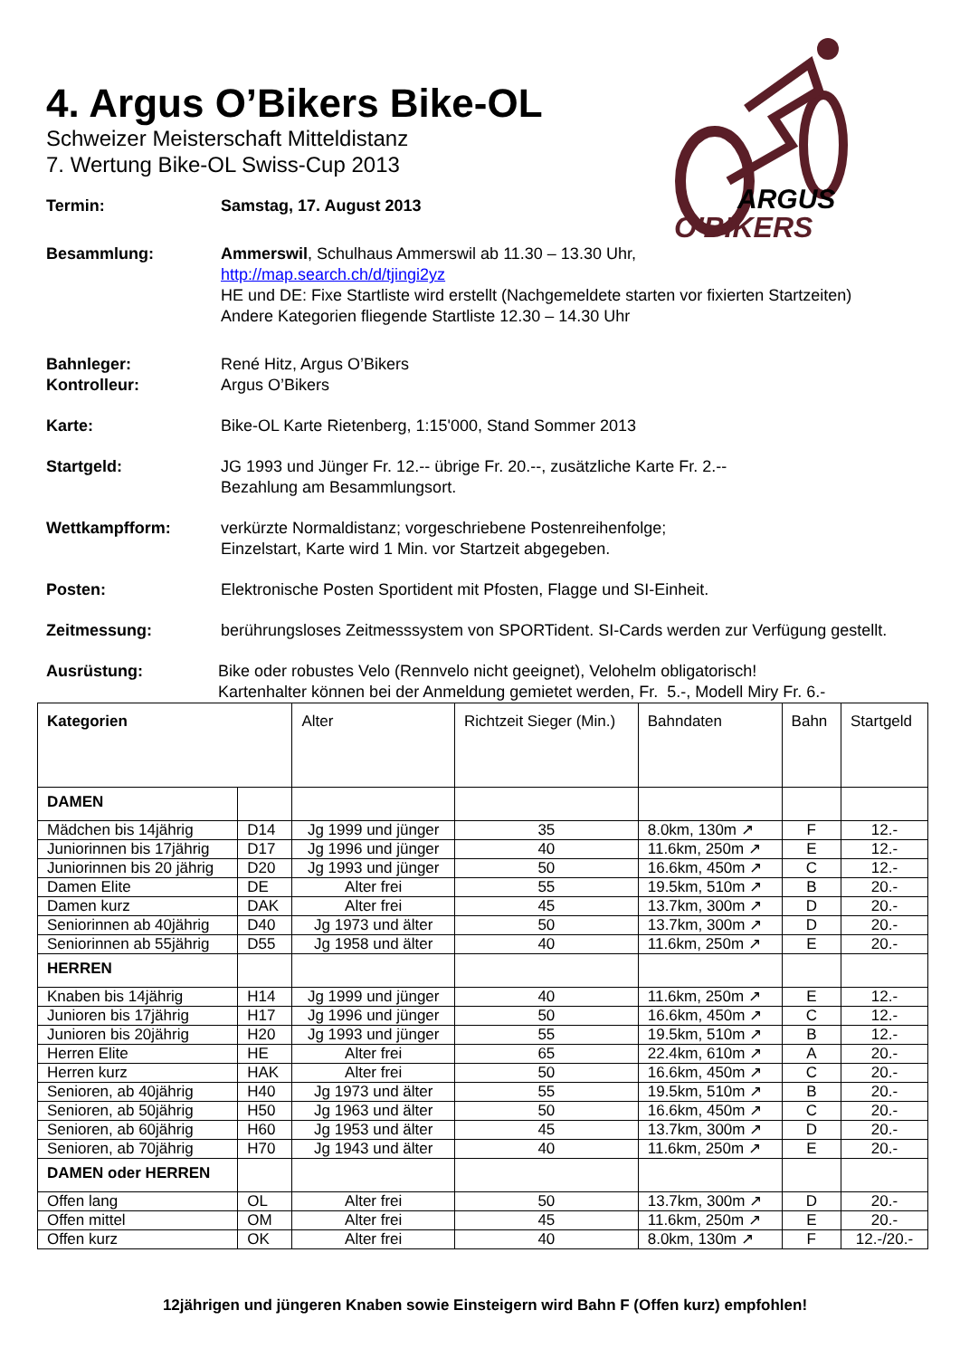ARGUS
O'BIKERS
4. Argus O’Bikers Bike-OL
Schweizer Meisterschaft Mitteldistanz
7. Wertung Bike-OL Swiss-Cup 2013
Termin: Samstag, 17. August 2013
Besammlung: Ammerswil, Schulhaus Ammerswil ab 11.30 – 13.30 Uhr,
http://map.search.ch/d/tjingi2yz
HE und DE: Fixe Startliste wird erstellt (Nachgemeldete starten vor fixierten Startzeiten)
Andere Kategorien fliegende Startliste 12.30 – 14.30 Uhr
Bahnleger:
Kontrolleur:
René Hitz, Argus O’Bikers
Argus O’Bikers
Karte: Bike-OL Karte Rietenberg, 1:15'000, Stand Sommer 2013
Startgeld: JG 1993 und Jünger Fr. 12.-- übrige Fr. 20.--, zusätzliche Karte Fr. 2.--
Bezahlung am Besammlungsort.
Wettkampfform: verkürzte Normaldistanz; vorgeschriebene Postenreihenfolge;
Einzelstart, Karte wird 1 Min. vor Startzeit abgegeben.
Posten: Elektronische Posten Sportident mit Pfosten, Flagge und SI-Einheit.
Zeitmessung: berührungsloses Zeitmesssystem von SPORTident. SI-Cards werden zur Verfügung gestellt.
Ausrüstung: Bike oder robustes Velo (Rennvelo nicht geeignet), Velohelm obligatorisch!
Kartenhalter können bei der Anmeldung gemietet werden, Fr. 5.-, Modell Miry Fr. 6.-
| Kategorien | | Alter | Richtzeit Sieger (Min.) | Bahndaten | Bahn | Startgeld |
| --- | --- | --- | --- | --- | --- | --- |
| DAMEN | | | | | | |
| Mädchen bis 14jährig | D14 | Jg 1999 und jünger | 35 | 8.0km, 130m ↗ | F | 12.- |
| Juniorinnen bis 17jährig | D17 | Jg 1996 und jünger | 40 | 11.6km, 250m ↗ | E | 12.- |
| Juniorinnen bis 20 jährig | D20 | Jg 1993 und jünger | 50 | 16.6km, 450m ↗ | C | 12.- |
| Damen Elite | DE | Alter frei | 55 | 19.5km, 510m ↗ | B | 20.- |
| Damen kurz | DAK | Alter frei | 45 | 13.7km, 300m ↗ | D | 20.- |
| Seniorinnen ab 40jährig | D40 | Jg 1973 und älter | 50 | 13.7km, 300m ↗ | D | 20.- |
| Seniorinnen ab 55jährig | D55 | Jg 1958 und älter | 40 | 11.6km, 250m ↗ | E | 20.- |
| HERREN | | | | | | |
| Knaben bis 14jährig | H14 | Jg 1999 und jünger | 40 | 11.6km, 250m ↗ | E | 12.- |
| Junioren bis 17jährig | H17 | Jg 1996 und jünger | 50 | 16.6km, 450m ↗ | C | 12.- |
| Junioren bis 20jährig | H20 | Jg 1993 und jünger | 55 | 19.5km, 510m ↗ | B | 12.- |
| Herren Elite | HE | Alter frei | 65 | 22.4km, 610m ↗ | A | 20.- |
| Herren kurz | HAK | Alter frei | 50 | 16.6km, 450m ↗ | C | 20.- |
| Senioren, ab 40jährig | H40 | Jg 1973 und älter | 55 | 19.5km, 510m ↗ | B | 20.- |
| Senioren, ab 50jährig | H50 | Jg 1963 und älter | 50 | 16.6km, 450m ↗ | C | 20.- |
| Senioren, ab 60jährig | H60 | Jg 1953 und älter | 45 | 13.7km, 300m ↗ | D | 20.- |
| Senioren, ab 70jährig | H70 | Jg 1943 und älter | 40 | 11.6km, 250m ↗ | E | 20.- |
| DAMEN oder HERREN | | | | | | |
| Offen lang | OL | Alter frei | 50 | 13.7km, 300m ↗ | D | 20.- |
| Offen mittel | OM | Alter frei | 45 | 11.6km, 250m ↗ | E | 20.- |
| Offen kurz | OK | Alter frei | 40 | 8.0km, 130m ↗ | F | 12.-/20.- |
12jährigen und jüngeren Knaben sowie Einsteigern wird Bahn F (Offen kurz) empfohlen!